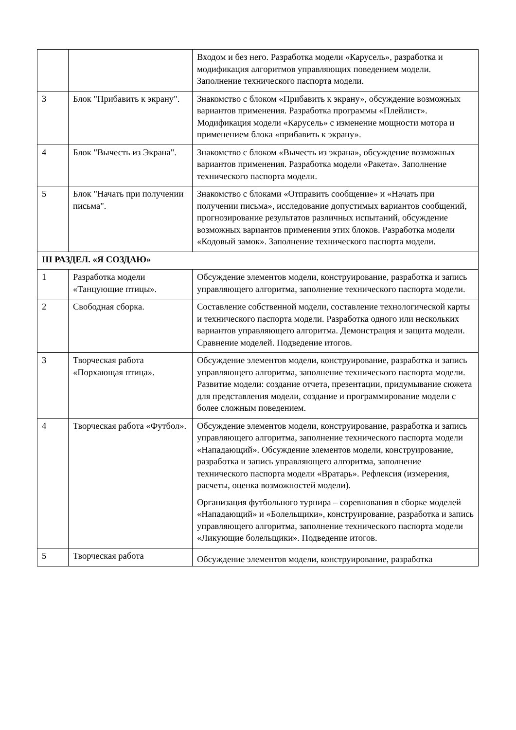| | | Входом и без него. Разработка модели «Карусель», разработка и модификация алгоритмов управляющих поведением модели. Заполнение технического паспорта модели. |
| 3 | Блок "Прибавить к экрану". | Знакомство с блоком «Прибавить к экрану», обсуждение возможных вариантов применения. Разработка программы «Плейлист». Модификация модели «Карусель» с изменение мощности мотора и применением блока «прибавить к экрану». |
| 4 | Блок "Вычесть из Экрана". | Знакомство с блоком «Вычесть из экрана», обсуждение возможных вариантов применения. Разработка модели «Ракета». Заполнение технического паспорта модели. |
| 5 | Блок "Начать при получении письма". | Знакомство с блоками «Отправить сообщение» и «Начать при получении письма», исследование допустимых вариантов сообщений, прогнозирование результатов различных испытаний, обсуждение возможных вариантов применения этих блоков. Разработка модели «Кодовый замок». Заполнение технического паспорта модели. |
| III РАЗДЕЛ. «Я СОЗДАЮ» | | |
| 1 | Разработка модели «Танцующие птицы». | Обсуждение элементов модели, конструирование, разработка и запись управляющего алгоритма, заполнение технического паспорта модели. |
| 2 | Свободная сборка. | Составление собственной модели, составление технологической карты и технического паспорта модели. Разработка одного или нескольких вариантов управляющего алгоритма. Демонстрация и защита модели. Сравнение моделей. Подведение итогов. |
| 3 | Творческая работа «Порхающая птица». | Обсуждение элементов модели, конструирование, разработка и запись управляющего алгоритма, заполнение технического паспорта модели. Развитие модели: создание отчета, презентации, придумывание сюжета для представления модели, создание и программирование модели с более сложным поведением. |
| 4 | Творческая работа «Футбол». | Обсуждение элементов модели, конструирование, разработка и запись управляющего алгоритма, заполнение технического паспорта модели «Нападающий». Обсуждение элементов модели, конструирование, разработка и запись управляющего алгоритма, заполнение технического паспорта модели «Вратарь». Рефлексия (измерения, расчеты, оценка возможностей модели). Организация футбольного турнира – соревнования в сборке моделей «Нападающий» и «Болельщики», конструирование, разработка и запись управляющего алгоритма, заполнение технического паспорта модели «Ликующие болельщики». Подведение итогов. |
| 5 | Творческая работа | Обсуждение элементов модели, конструирование, разработка |